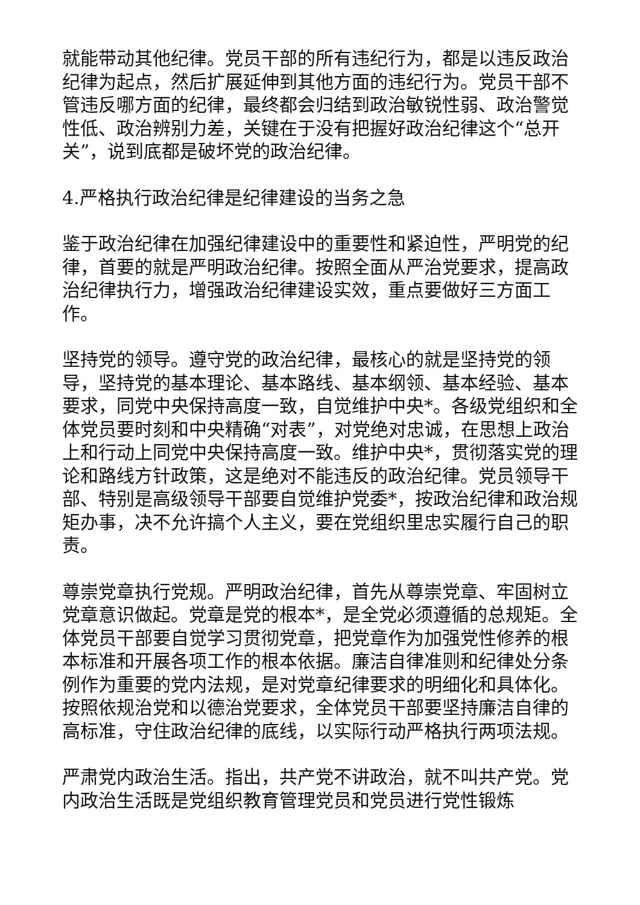就能带动其他纪律。党员干部的所有违纪行为，都是以违反政治纪律为起点，然后扩展延伸到其他方面的违纪行为。党员干部不管违反哪方面的纪律，最终都会归结到政治敏锐性弱、政治警觉性低、政治辨别力差，关键在于没有把握好政治纪律这个“总开关”，说到底都是破坏党的政治纪律。
4.严格执行政治纪律是纪律建设的当务之急
鉴于政治纪律在加强纪律建设中的重要性和紧迫性，严明党的纪律，首要的就是严明政治纪律。按照全面从严治党要求，提高政治纪律执行力，增强政治纪律建设实效，重点要做好三方面工作。
坚持党的领导。遵守党的政治纪律，最核心的就是坚持党的领导，坚持党的基本理论、基本路线、基本纲领、基本经验、基本要求，同党中央保持高度一致，自觉维护中央*。各级党组织和全体党员要时刻和中央精确“对表”，对党绝对忠诚，在思想上政治上和行动上同党中央保持高度一致。维护中央*，贯彻落实党的理论和路线方针政策，这是绝对不能违反的政治纪律。党员领导干部、特别是高级领导干部要自觉维护党委*，按政治纪律和政治规矩办事，决不允许搞个人主义，要在党组织里忠实履行自己的职责。
尊崇党章执行党规。严明政治纪律，首先从尊崇党章、牢固树立党章意识做起。党章是党的根本*，是全党必须遵循的总规矩。全体党员干部要自觉学习贯彻党章，把党章作为加强党性修养的根本标准和开展各项工作的根本依据。廉洁自律准则和纪律处分条例作为重要的党内法规，是对党章纪律要求的明细化和具体化。按照依规治党和以德治党要求，全体党员干部要坚持廉洁自律的高标准，守住政治纪律的底线，以实际行动严格执行两项法规。
严肃党内政治生活。指出，共产党不讲政治，就不叫共产党。党内政治生活既是党组织教育管理党员和党员进行党性锻炼